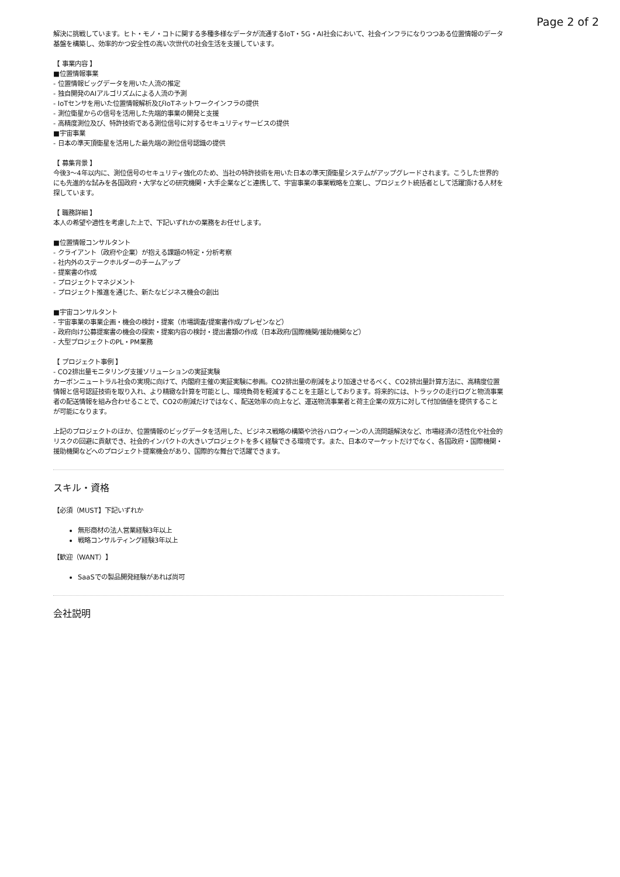Page 2 of 2
解決に挑戦しています。ヒト・モノ・コトに関する多種多様なデータが流通するIoT・5G・AI社会において、社会インフラになりつつある位置情報のデータ基盤を構築し、効率的かつ安全性の高い次世代の社会生活を支援しています。
【 事業内容 】
■位置情報事業
- 位置情報ビッグデータを用いた人流の推定
- 独自開発のAIアルゴリズムによる人流の予測
- IoTセンサを用いた位置情報解析及びIoTネットワークインフラの提供
- 測位衛星からの信号を活用した先端的事業の開発と支援
- 高精度測位及び、特許技術である測位信号に対するセキュリティサービスの提供
■宇宙事業
- 日本の準天頂衛星を活用した最先端の測位信号認識の提供
【 募集背景 】
今後3〜4年以内に、測位信号のセキュリティ強化のため、当社の特許技術を用いた日本の準天頂衛星システムがアップグレードされます。こうした世界的にも先進的な試みを各国政府・大学などの研究機関・大手企業などと連携して、宇宙事業の事業戦略を立案し、プロジェクト統括者として活躍頂ける人材を探しています。
【 職務詳細 】
本人の希望や適性を考慮した上で、下記いずれかの業務をお任せします。
■位置情報コンサルタント
- クライアント（政府や企業）が抱える課題の特定・分析考察
- 社内外のステークホルダーのチームアップ
- 提案書の作成
- プロジェクトマネジメント
- プロジェクト推進を通じた、新たなビジネス機会の創出
■宇宙コンサルタント
- 宇宙事業の事業企画・機会の検討・提案（市場調査/提案書作成/プレゼンなど）
- 政府向け公募提案書の機会の探索・提案内容の検討・提出書類の作成（日本政府/国際機関/援助機関など）
- 大型プロジェクトのPL・PM業務
【 プロジェクト事例 】
- CO2排出量モニタリング支援ソリューションの実証実験
カーボンニュートラル社会の実現に向けて、内閣府主催の実証実験に参画。CO2排出量の削減をより加速させるべく、CO2排出量計算方法に、高精度位置情報と信号認証技術を取り入れ、より精緻な計算を可能とし、環境負荷を軽減することを主題としております。将来的には、トラックの走行ログと物流事業者の配送情報を組み合わせることで、CO2の削減だけではなく、配送効率の向上など、運送物流事業者と荷主企業の双方に対して付加価値を提供することが可能になります。
上記のプロジェクトのほか、位置情報のビッグデータを活用した、ビジネス戦略の構築や渋谷ハロウィーンの人流問題解決など、市場経済の活性化や社会的リスクの回避に貢献でき、社会的インパクトの大きいプロジェクトを多く経験できる環境です。また、日本のマーケットだけでなく、各国政府・国際機関・援助機関などへのプロジェクト提案機会があり、国際的な舞台で活躍できます。
スキル・資格
【必須（MUST】下記いずれか
無形商材の法人営業経験3年以上
戦略コンサルティング経験3年以上
【歓迎（WANT）】
SaaSでの製品開発経験があれば尚可
会社説明